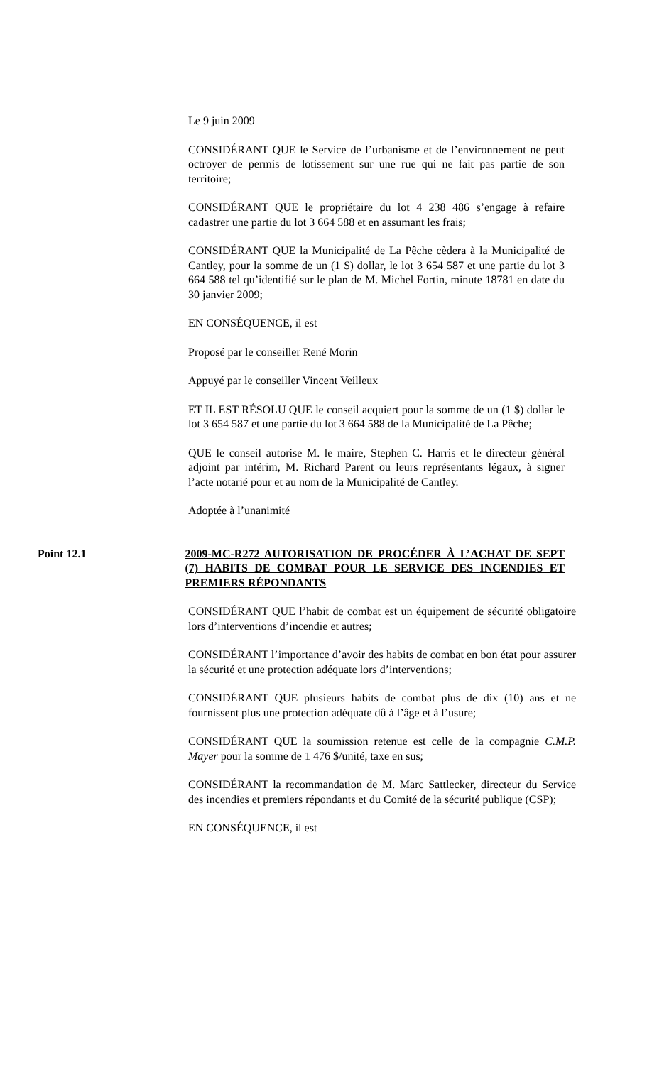Le 9 juin 2009
CONSIDÉRANT QUE le Service de l’urbanisme et de l’environnement ne peut octroyer de permis de lotissement sur une rue qui ne fait pas partie de son territoire;
CONSIDÉRANT QUE le propriétaire du lot 4 238 486 s’engage à refaire cadastrer une partie du lot 3 664 588 et en assumant les frais;
CONSIDÉRANT QUE la Municipalité de La Pêche cèdera à la Municipalité de Cantley, pour la somme de un (1 $) dollar, le lot 3 654 587 et une partie du lot 3 664 588 tel qu’identifié sur le plan de M. Michel Fortin, minute 18781 en date du 30 janvier 2009;
EN CONSÉQUENCE, il est
Proposé par le conseiller René Morin
Appuyé par le conseiller Vincent Veilleux
ET IL EST RÉSOLU QUE le conseil acquiert pour la somme de un (1 $) dollar le lot 3 654 587 et une partie du lot 3 664 588 de la Municipalité de La Pêche;
QUE le conseil autorise M. le maire, Stephen C. Harris et le directeur général adjoint par intérim, M. Richard Parent ou leurs représentants légaux, à signer l’acte notarié pour et au nom de la Municipalité de Cantley.
Adoptée à l’unanimité
Point 12.1 2009-MC-R272 AUTORISATION DE PROCÉDER À L’ACHAT DE SEPT (7) HABITS DE COMBAT POUR LE SERVICE DES INCENDIES ET PREMIERS RÉPONDANTS
CONSIDÉRANT QUE l’habit de combat est un équipement de sécurité obligatoire lors d’interventions d’incendie et autres;
CONSIDÉRANT l’importance d’avoir des habits de combat en bon état pour assurer la sécurité et une protection adéquate lors d’interventions;
CONSIDÉRANT QUE plusieurs habits de combat plus de dix (10) ans et ne fournissent plus une protection adéquate dû à l’âge et à l’usure;
CONSIDÉRANT QUE la soumission retenue est celle de la compagnie C.M.P. Mayer pour la somme de 1 476 $/unité, taxe en sus;
CONSIDÉRANT la recommandation de M. Marc Sattlecker, directeur du Service des incendies et premiers répondants et du Comité de la sécurité publique (CSP);
EN CONSÉQUENCE, il est